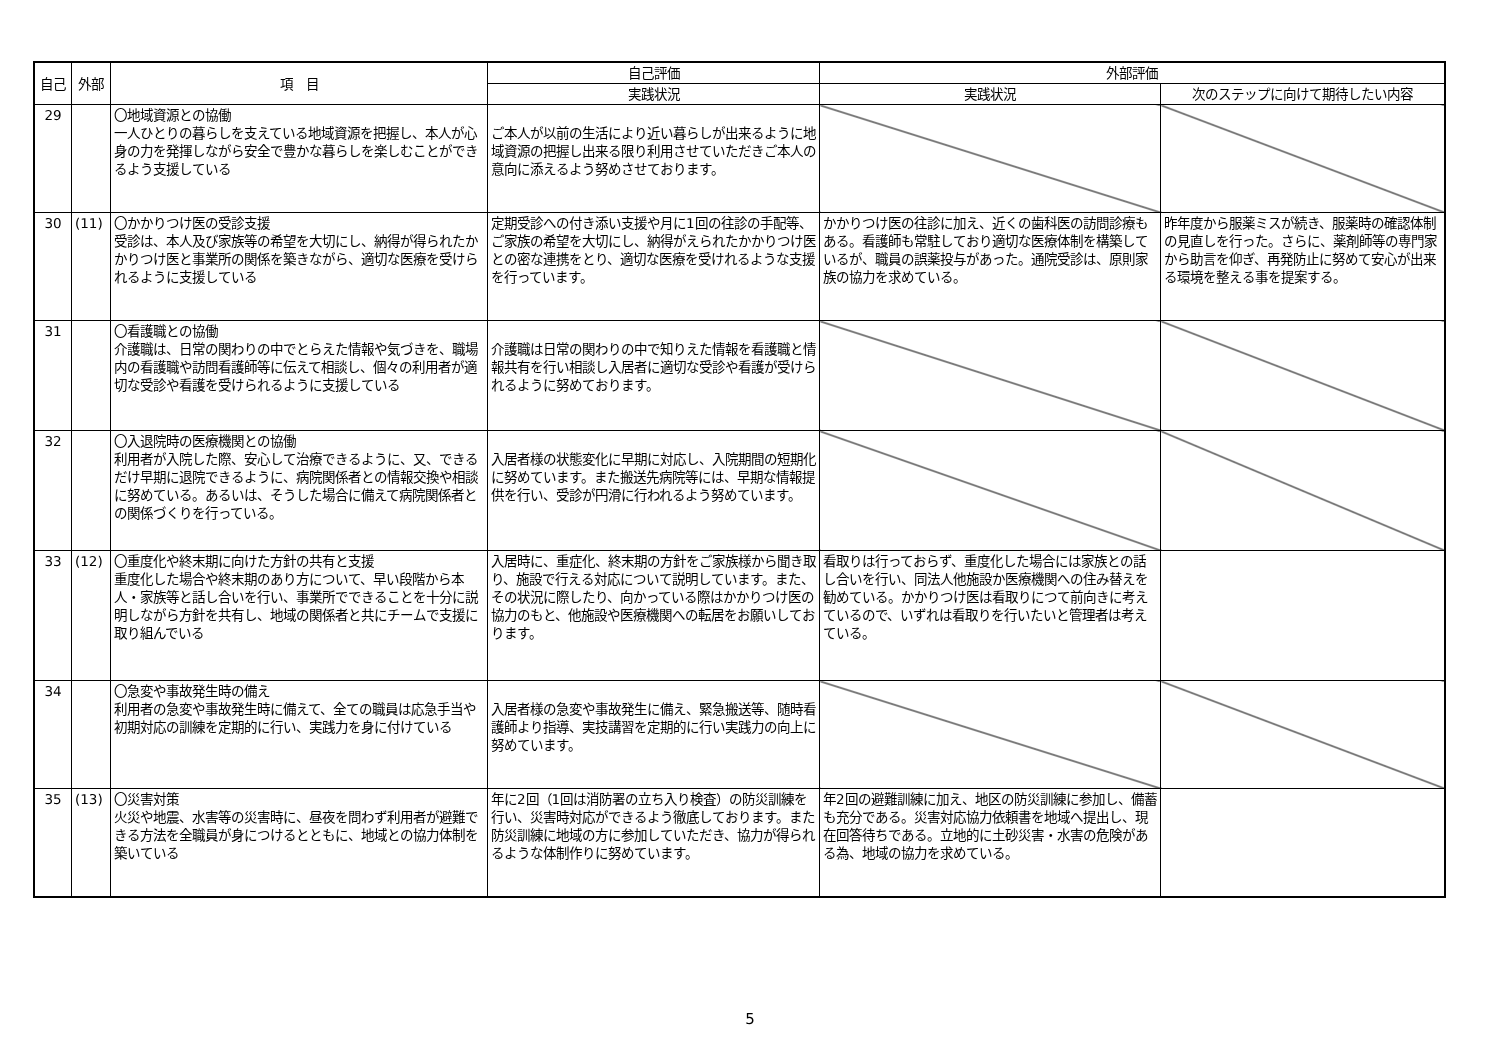| 自己 | 外部 | 項 目 | 自己評価 | 外部評価 | |
| --- | --- | --- | --- | --- | --- |
| | | | 実践状況 | 実践状況 | 次のステップに向けて期待したい内容 |
| 29 | | 〇地域資源との協働 一人ひとりの暮らしを支えている地域資源を把握し、本人が心身の力を発揮しながら安全で豊かな暮らしを楽しむことができるよう支援している | ご本人が以前の生活により近い暮らしが出来るように地域資源の把握し出来る限り利用させていただきご本人の意向に添えるよう努めさせております。 | | |
| 30 | (11) | 〇かかりつけ医の受診支援 受診は、本人及び家族等の希望を大切にし、納得が得られたかかりつけ医と事業所の関係を築きながら、適切な医療を受けられるように支援している | 定期受診への付き添い支援や月に1回の往診の手配等、ご家族の希望を大切にし、納得がえられたかかりつけ医との密な連携をとり、適切な医療を受けれるような支援を行っています。 | かかりつけ医の往診に加え、近くの歯科医の訪問診療もある。看護師も常駐しており適切な医療体制を構築しているが、職員の誤薬投与があった。通院受診は、原則家族の協力を求めている。 | 昨年度から服薬ミスが続き、服薬時の確認体制の見直しを行った。さらに、薬剤師等の専門家から助言を仰ぎ、再発防止に努めて安心が出来る環境を整える事を提案する。 |
| 31 | | 〇看護職との協働 介護職は、日常の関わりの中でとらえた情報や気づきを、職場内の看護職や訪問看護師等に伝えて相談し、個々の利用者が適切な受診や看護を受けられるように支援している | 介護職は日常の関わりの中で知りえた情報を看護職と情報共有を行い相談し入居者に適切な受診や看護が受けられるように努めております。 | | |
| 32 | | 〇入退院時の医療機関との協働 利用者が入院した際、安心して治療できるように、又、できるだけ早期に退院できるように、病院関係者との情報交換や相談に努めている。あるいは、そうした場合に備えて病院関係者との関係づくりを行っている。 | 入居者様の状態変化に早期に対応し、入院期間の短期化に努めています。また搬送先病院等には、早期な情報提供を行い、受診が円滑に行われるよう努めています。 | | |
| 33 | (12) | 〇重度化や終末期に向けた方針の共有と支援 重度化した場合や終末期のあり方について、早い段階から本人・家族等と話し合いを行い、事業所でできることを十分に説明しながら方針を共有し、地域の関係者と共にチームで支援に取り組んでいる | 入居時に、重症化、終末期の方針をご家族様から聞き取り、施設で行える対応について説明しています。また、その状況に際したり、向かっている際はかかりつけ医の協力のもと、他施設や医療機関への転居をお願いしております。 | 看取りは行っておらず、重度化した場合には家族との話し合いを行い、同法人他施設か医療機関への住み替えを勧めている。かかりつけ医は看取りにつて前向きに考えているので、いずれは看取りを行いたいと管理者は考えている。 | |
| 34 | | 〇急変や事故発生時の備え 利用者の急変や事故発生時に備えて、全ての職員は応急手当や初期対応の訓練を定期的に行い、実践力を身に付けている | 入居者様の急変や事故発生に備え、緊急搬送等、随時看護師より指導、実技講習を定期的に行い実践力の向上に努めています。 | | |
| 35 | (13) | 〇災害対策 火災や地震、水害等の災害時に、昼夜を問わず利用者が避難できる方法を全職員が身につけるとともに、地域との協力体制を築いている | 年に2回（1回は消防署の立ち入り検査）の防災訓練を行い、災害時対応ができるよう徹底しております。また防災訓練に地域の方に参加していただき、協力が得られるような体制作りに努めています。 | 年2回の避難訓練に加え、地区の防災訓練に参加し、備蓄も充分である。災害対応協力依頼書を地域へ提出し、現在回答待ちである。立地的に土砂災害・水害の危険がある為、地域の協力を求めている。 | |
5